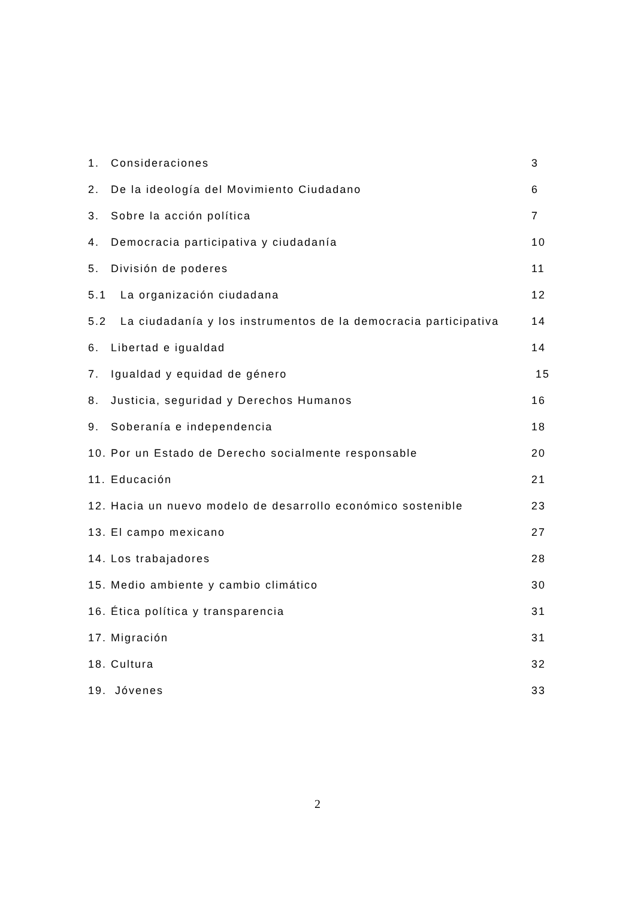1. Consideraciones 3
2. De la ideología del Movimiento Ciudadano 6
3. Sobre la acción política 7
4. Democracia participativa y ciudadanía 10
5. División de poderes 11
5.1 La organización ciudadana 12
5.2 La ciudadanía y los instrumentos de la democracia participativa 14
6. Libertad e igualdad 14
7. Igualdad y equidad de género 15
8. Justicia, seguridad y Derechos Humanos 16
9. Soberanía e independencia 18
10. Por un Estado de Derecho socialmente responsable 20
11. Educación 21
12. Hacia un nuevo modelo de desarrollo económico sostenible 23
13. El campo mexicano 27
14. Los trabajadores 28
15. Medio ambiente y cambio climático 30
16. Ética política y transparencia 31
17. Migración 31
18. Cultura 32
19. Jóvenes 33
2